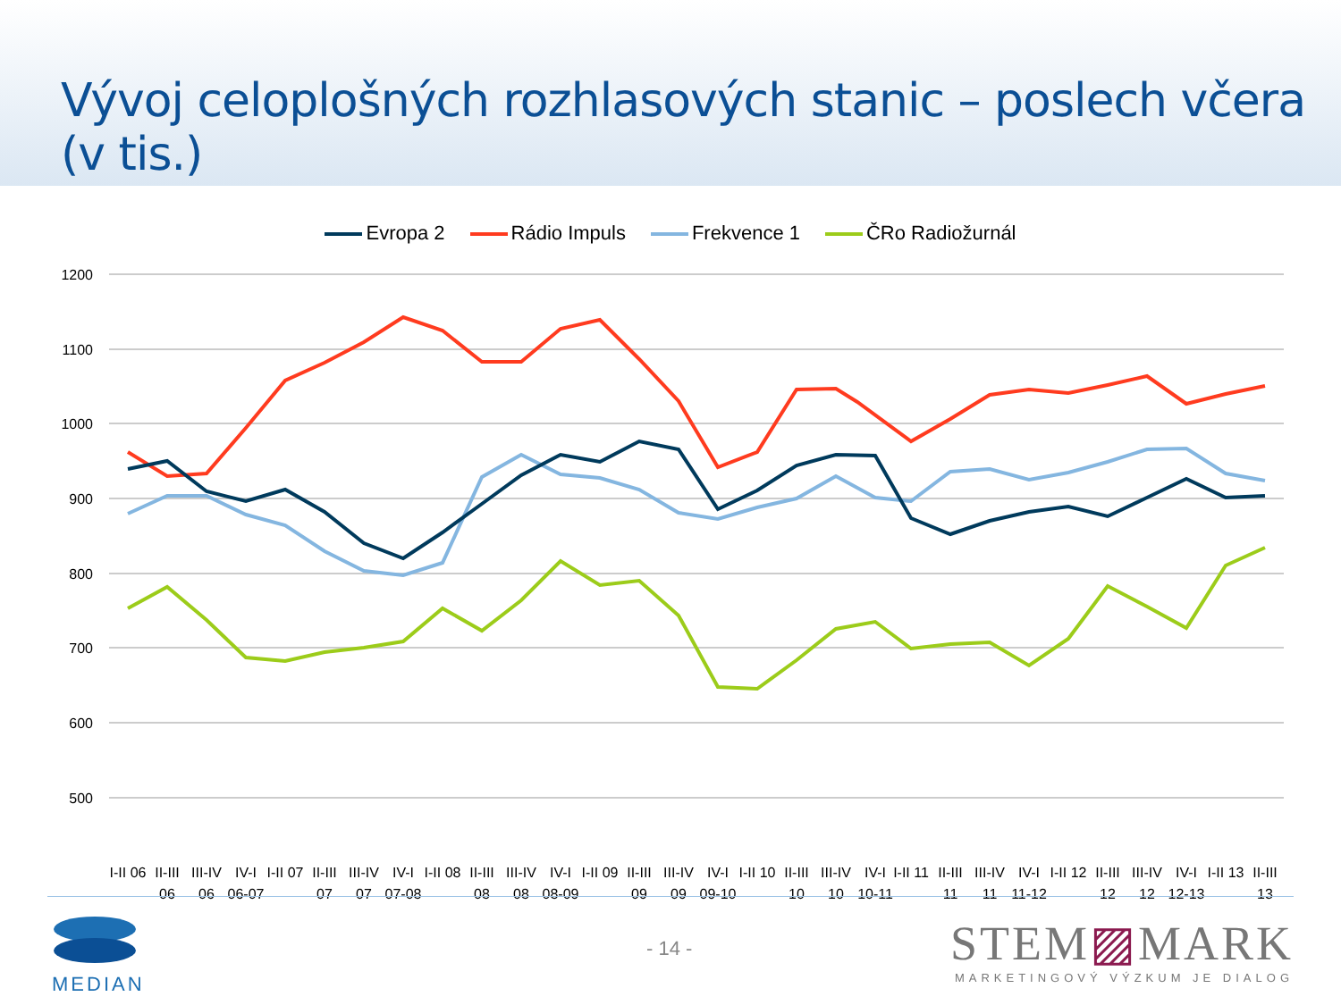Vývoj celoplošných rozhlasových stanic – poslech včera (v tis.)
Evropa 2 Rádio Impuls Frekvence 1 ČRo Radiožurnál
1200
1100
1000
900
800
700
600
500
I-II 06
II-III
06
III-IV
06
IV-I
06-07
I-II 07
II-III
07
III-IV
07
IV-I
07-08
I-II 08
II-III
08
III-IV
08
IV-I
08-09
I-II 09
II-III
09
III-IV
09
IV-I
09-10
I-II 10
II-III
10
III-IV
10
IV-I
10-11
I-II 11
II-III
11
III-IV
11
IV-I
11-12
I-II 12
II-III
12
III-IV
12
IV-I
12-13
I-II 13
II-III
13
MEDIAN
- 14 -
STEM▨MARK
MARKETINGOVÝ VÝZKUM JE DIALOG